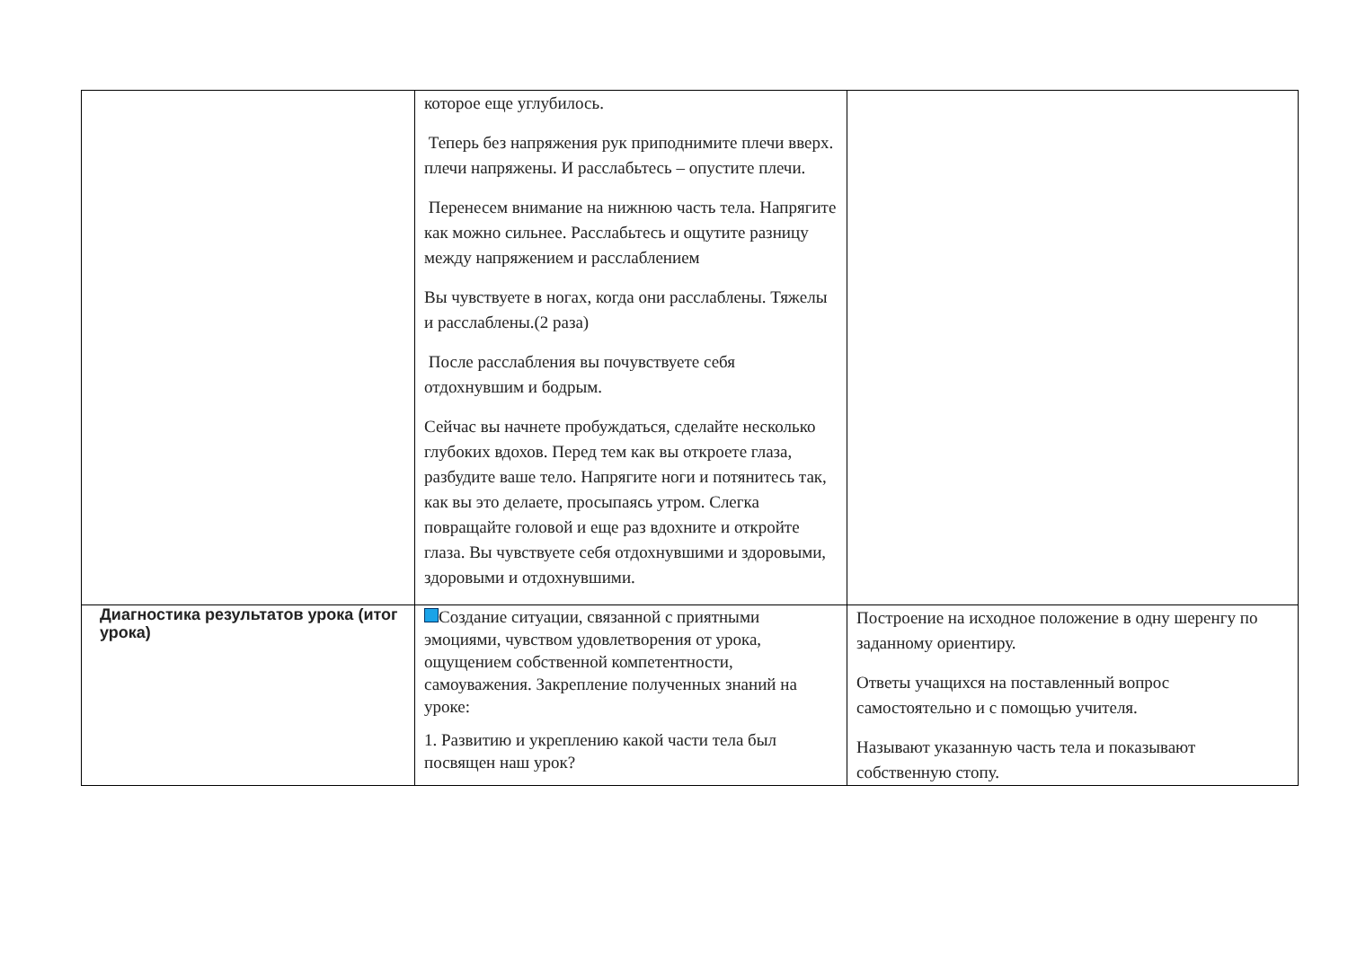| | которое еще углубилось. Теперь без напряжения рук приподнимите плечи вверх. плечи напряжены. И расслабьтесь – опустите плечи. Перенесем внимание на нижнюю часть тела. Напрягите как можно сильнее. Расслабьтесь и ощутите разницу между напряжением и расслаблением Вы чувствуете в ногах, когда они расслаблены. Тяжелы и расслаблены.(2 раза) После расслабления вы почувствуете себя отдохнувшим и бодрым. Сейчас вы начнете пробуждаться, сделайте несколько глубоких вдохов. Перед тем как вы откроете глаза, разбудите ваше тело. Напрягите ноги и потянитесь так, как вы это делаете, просыпаясь утром. Слегка повращайте головой и еще раз вдохните и откройте глаза. Вы чувствуете себя отдохнувшими и здоровыми, здоровыми и отдохнувшими. | |
| Диагностика результатов урока (итог урока) | Создание ситуации, связанной с приятными эмоциями, чувством удовлетворения от урока, ощущением собственной компетентности, самоуважения. Закрепление полученных знаний на уроке: 1. Развитию и укреплению какой части тела был посвящен наш урок? | Построение на исходное положение в одну шеренгу по заданному ориентиру. Ответы учащихся на поставленный вопрос самостоятельно и с помощью учителя. Называют указанную часть тела и показывают собственную стопу. |